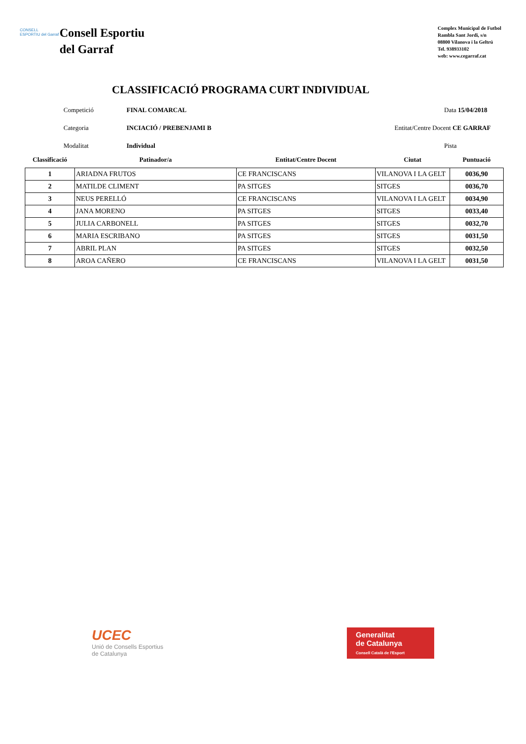CONSELL ESPORTIU del Garraf
Consell Esportiu
del Garraf
Complex Municipal de Futbol
Rambla Sant Jordi, s/n
08800 Vilanova i la Geltrú
Tel. 938933102
web: www.cegarraf.cat
CLASSIFICACIÓ PROGRAMA CURT INDIVIDUAL
Competició
FINAL COMARCAL
Data 15/04/2018
Categoria
INCIACIÓ / PREBENJAMI B
Entitat/Centre Docent CE GARRAF
Modalitat
Individual
Pista
| Classificació | Patinador/a | Entitat/Centre Docent | Ciutat | Puntuació |
| --- | --- | --- | --- | --- |
| 1 | ARIADNA FRUTOS | CE FRANCISCANS | VILANOVA I LA GELT | 0036,90 |
| 2 | MATILDE CLIMENT | PA SITGES | SITGES | 0036,70 |
| 3 | NEUS PERELLÓ | CE FRANCISCANS | VILANOVA I LA GELT | 0034,90 |
| 4 | JANA MORENO | PA SITGES | SITGES | 0033,40 |
| 5 | JULIA CARBONELL | PA SITGES | SITGES | 0032,70 |
| 6 | MARIA ESCRIBANO | PA SITGES | SITGES | 0031,50 |
| 7 | ABRIL PLAN | PA SITGES | SITGES | 0032,50 |
| 8 | AROA CAÑERO | CE FRANCISCANS | VILANOVA I LA GELT | 0031,50 |
UCEC
Unió de Consells Esportius
de Catalunya
Generalitat
de Catalunya
Consell Català de l'Esport